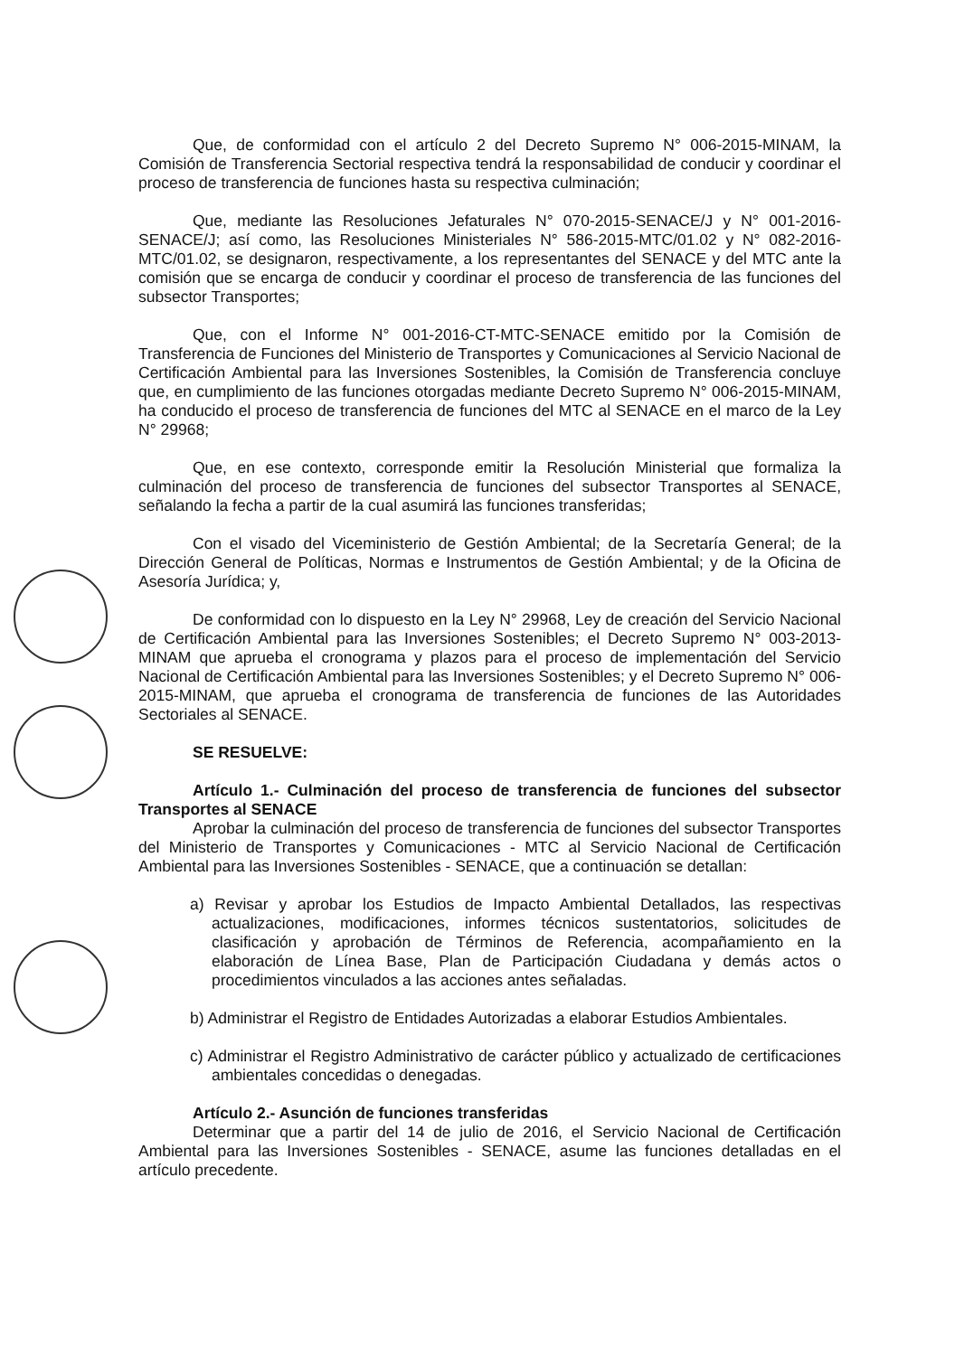Que, de conformidad con el artículo 2 del Decreto Supremo N° 006-2015-MINAM, la Comisión de Transferencia Sectorial respectiva tendrá la responsabilidad de conducir y coordinar el proceso de transferencia de funciones hasta su respectiva culminación;
Que, mediante las Resoluciones Jefaturales N° 070-2015-SENACE/J y N° 001-2016-SENACE/J; así como, las Resoluciones Ministeriales N° 586-2015-MTC/01.02 y N° 082-2016-MTC/01.02, se designaron, respectivamente, a los representantes del SENACE y del MTC ante la comisión que se encarga de conducir y coordinar el proceso de transferencia de las funciones del subsector Transportes;
Que, con el Informe N° 001-2016-CT-MTC-SENACE emitido por la Comisión de Transferencia de Funciones del Ministerio de Transportes y Comunicaciones al Servicio Nacional de Certificación Ambiental para las Inversiones Sostenibles, la Comisión de Transferencia concluye que, en cumplimiento de las funciones otorgadas mediante Decreto Supremo N° 006-2015-MINAM, ha conducido el proceso de transferencia de funciones del MTC al SENACE en el marco de la Ley N° 29968;
Que, en ese contexto, corresponde emitir la Resolución Ministerial que formaliza la culminación del proceso de transferencia de funciones del subsector Transportes al SENACE, señalando la fecha a partir de la cual asumirá las funciones transferidas;
Con el visado del Viceministerio de Gestión Ambiental; de la Secretaría General; de la Dirección General de Políticas, Normas e Instrumentos de Gestión Ambiental; y de la Oficina de Asesoría Jurídica; y,
De conformidad con lo dispuesto en la Ley N° 29968, Ley de creación del Servicio Nacional de Certificación Ambiental para las Inversiones Sostenibles; el Decreto Supremo N° 003-2013-MINAM que aprueba el cronograma y plazos para el proceso de implementación del Servicio Nacional de Certificación Ambiental para las Inversiones Sostenibles; y el Decreto Supremo N° 006-2015-MINAM, que aprueba el cronograma de transferencia de funciones de las Autoridades Sectoriales al SENACE.
SE RESUELVE:
Artículo 1.- Culminación del proceso de transferencia de funciones del subsector Transportes al SENACE
Aprobar la culminación del proceso de transferencia de funciones del subsector Transportes del Ministerio de Transportes y Comunicaciones - MTC al Servicio Nacional de Certificación Ambiental para las Inversiones Sostenibles - SENACE, que a continuación se detallan:
a) Revisar y aprobar los Estudios de Impacto Ambiental Detallados, las respectivas actualizaciones, modificaciones, informes técnicos sustentatorios, solicitudes de clasificación y aprobación de Términos de Referencia, acompañamiento en la elaboración de Línea Base, Plan de Participación Ciudadana y demás actos o procedimientos vinculados a las acciones antes señaladas.
b) Administrar el Registro de Entidades Autorizadas a elaborar Estudios Ambientales.
c) Administrar el Registro Administrativo de carácter público y actualizado de certificaciones ambientales concedidas o denegadas.
Artículo 2.- Asunción de funciones transferidas
Determinar que a partir del 14 de julio de 2016, el Servicio Nacional de Certificación Ambiental para las Inversiones Sostenibles - SENACE, asume las funciones detalladas en el artículo precedente.